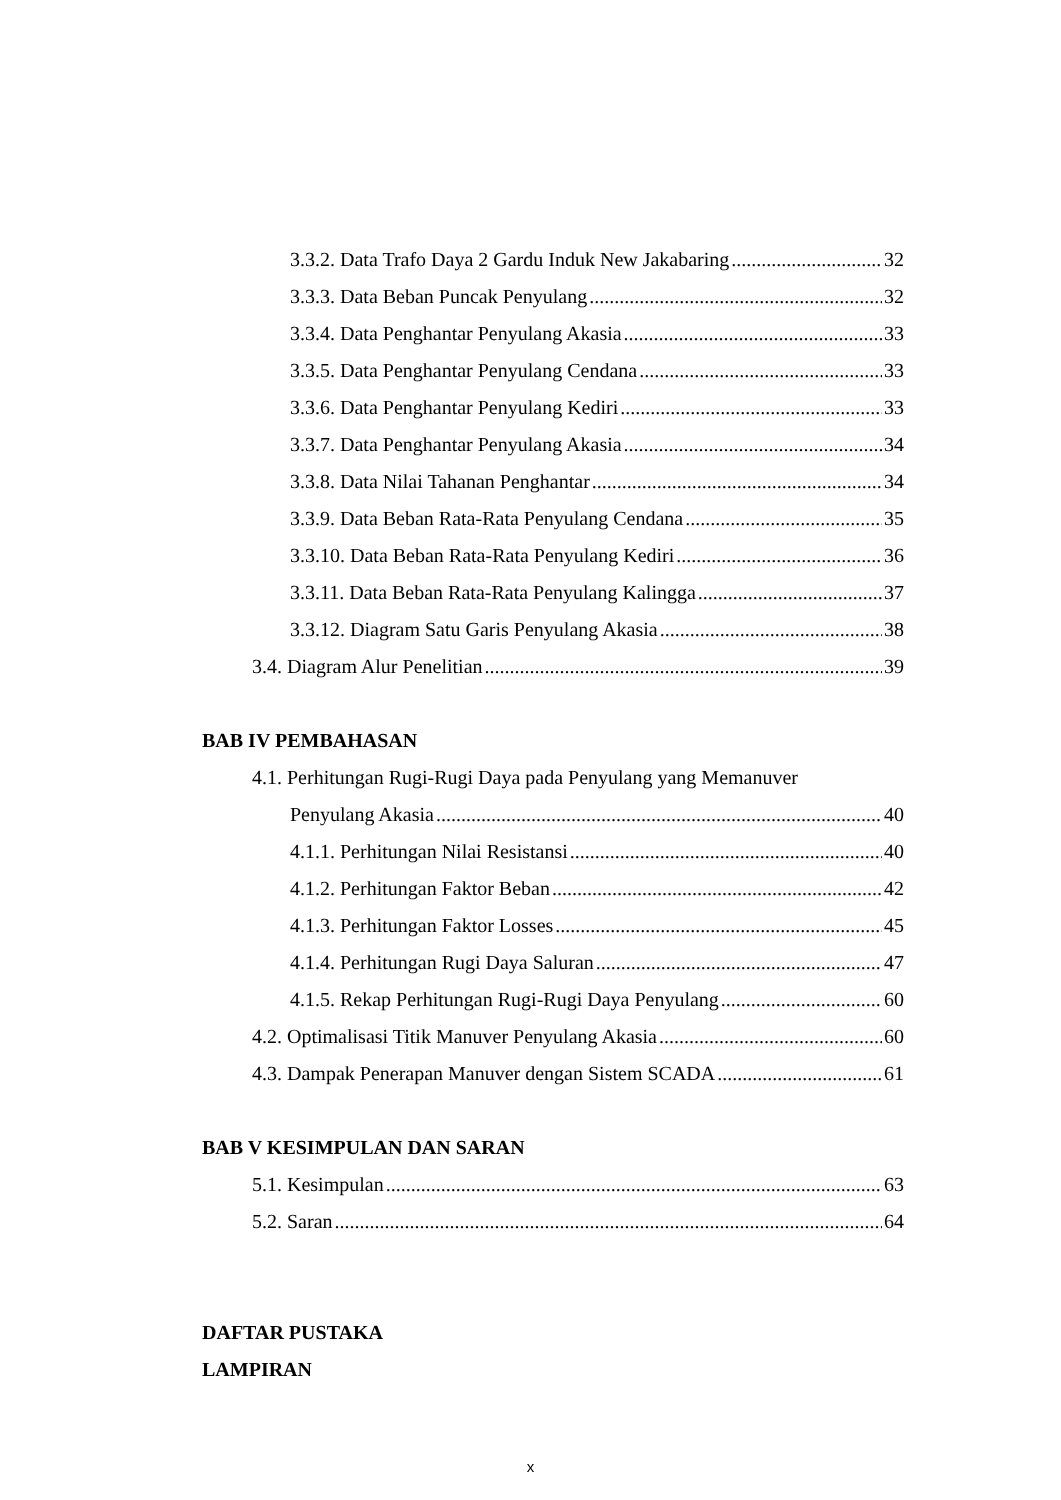3.3.2. Data Trafo Daya 2 Gardu Induk New Jakabaring 32
3.3.3. Data Beban Puncak Penyulang 32
3.3.4. Data Penghantar Penyulang Akasia 33
3.3.5. Data Penghantar Penyulang Cendana 33
3.3.6. Data Penghantar Penyulang Kediri 33
3.3.7. Data Penghantar Penyulang Akasia 34
3.3.8. Data Nilai Tahanan Penghantar 34
3.3.9. Data Beban Rata-Rata Penyulang Cendana 35
3.3.10. Data Beban Rata-Rata Penyulang Kediri 36
3.3.11. Data Beban Rata-Rata Penyulang Kalingga 37
3.3.12. Diagram Satu Garis Penyulang Akasia 38
3.4. Diagram Alur Penelitian 39
BAB IV PEMBAHASAN
4.1. Perhitungan Rugi-Rugi Daya pada Penyulang yang Memanuver
Penyulang Akasia 40
4.1.1. Perhitungan Nilai Resistansi 40
4.1.2. Perhitungan Faktor Beban 42
4.1.3. Perhitungan Faktor Losses 45
4.1.4. Perhitungan Rugi Daya Saluran 47
4.1.5. Rekap Perhitungan Rugi-Rugi Daya Penyulang 60
4.2. Optimalisasi Titik Manuver Penyulang Akasia 60
4.3. Dampak Penerapan Manuver dengan Sistem SCADA 61
BAB V KESIMPULAN DAN SARAN
5.1. Kesimpulan 63
5.2. Saran 64
DAFTAR PUSTAKA
LAMPIRAN
x